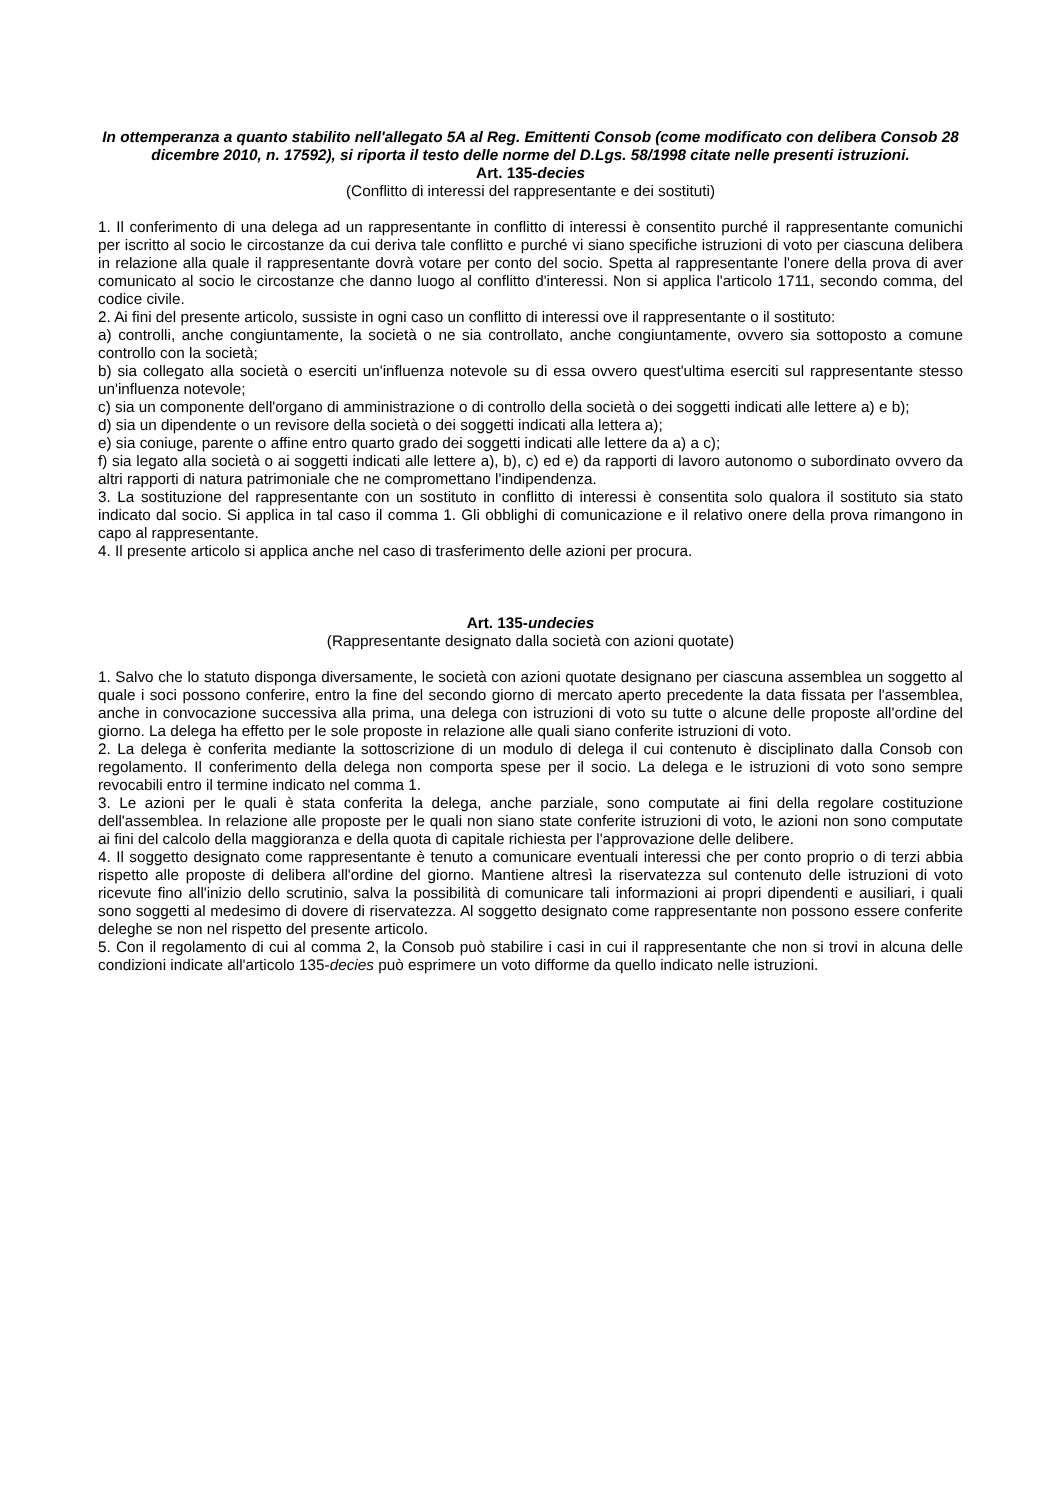In ottemperanza a quanto stabilito nell'allegato 5A al Reg. Emittenti Consob (come modificato con delibera Consob 28 dicembre 2010, n. 17592), si riporta il testo delle norme del D.Lgs. 58/1998 citate nelle presenti istruzioni.
Art. 135-decies
(Conflitto di interessi del rappresentante e dei sostituti)
1. Il conferimento di una delega ad un rappresentante in conflitto di interessi è consentito purché il rappresentante comunichi per iscritto al socio le circostanze da cui deriva tale conflitto e purché vi siano specifiche istruzioni di voto per ciascuna delibera in relazione alla quale il rappresentante dovrà votare per conto del socio. Spetta al rappresentante l'onere della prova di aver comunicato al socio le circostanze che danno luogo al conflitto d'interessi. Non si applica l'articolo 1711, secondo comma, del codice civile.
2. Ai fini del presente articolo, sussiste in ogni caso un conflitto di interessi ove il rappresentante o il sostituto:
a) controlli, anche congiuntamente, la società o ne sia controllato, anche congiuntamente, ovvero sia sottoposto a comune controllo con la società;
b) sia collegato alla società o eserciti un'influenza notevole su di essa ovvero quest'ultima eserciti sul rappresentante stesso un'influenza notevole;
c) sia un componente dell'organo di amministrazione o di controllo della società o dei soggetti indicati alle lettere a) e b);
d) sia un dipendente o un revisore della società o dei soggetti indicati alla lettera a);
e) sia coniuge, parente o affine entro quarto grado dei soggetti indicati alle lettere da a) a c);
f) sia legato alla società o ai soggetti indicati alle lettere a), b), c) ed e) da rapporti di lavoro autonomo o subordinato ovvero da altri rapporti di natura patrimoniale che ne compromettano l'indipendenza.
3. La sostituzione del rappresentante con un sostituto in conflitto di interessi è consentita solo qualora il sostituto sia stato indicato dal socio. Si applica in tal caso il comma 1. Gli obblighi di comunicazione e il relativo onere della prova rimangono in capo al rappresentante.
4. Il presente articolo si applica anche nel caso di trasferimento delle azioni per procura.
Art. 135-undecies
(Rappresentante designato dalla società con azioni quotate)
1. Salvo che lo statuto disponga diversamente, le società con azioni quotate designano per ciascuna assemblea un soggetto al quale i soci possono conferire, entro la fine del secondo giorno di mercato aperto precedente la data fissata per l'assemblea, anche in convocazione successiva alla prima, una delega con istruzioni di voto su tutte o alcune delle proposte all'ordine del giorno. La delega ha effetto per le sole proposte in relazione alle quali siano conferite istruzioni di voto.
2. La delega è conferita mediante la sottoscrizione di un modulo di delega il cui contenuto è disciplinato dalla Consob con regolamento. Il conferimento della delega non comporta spese per il socio. La delega e le istruzioni di voto sono sempre revocabili entro il termine indicato nel comma 1.
3. Le azioni per le quali è stata conferita la delega, anche parziale, sono computate ai fini della regolare costituzione dell'assemblea. In relazione alle proposte per le quali non siano state conferite istruzioni di voto, le azioni non sono computate ai fini del calcolo della maggioranza e della quota di capitale richiesta per l'approvazione delle delibere.
4. Il soggetto designato come rappresentante è tenuto a comunicare eventuali interessi che per conto proprio o di terzi abbia rispetto alle proposte di delibera all'ordine del giorno. Mantiene altresì la riservatezza sul contenuto delle istruzioni di voto ricevute fino all'inizio dello scrutinio, salva la possibilità di comunicare tali informazioni ai propri dipendenti e ausiliari, i quali sono soggetti al medesimo di dovere di riservatezza. Al soggetto designato come rappresentante non possono essere conferite deleghe se non nel rispetto del presente articolo.
5. Con il regolamento di cui al comma 2, la Consob può stabilire i casi in cui il rappresentante che non si trovi in alcuna delle condizioni indicate all'articolo 135-decies può esprimere un voto difforme da quello indicato nelle istruzioni.